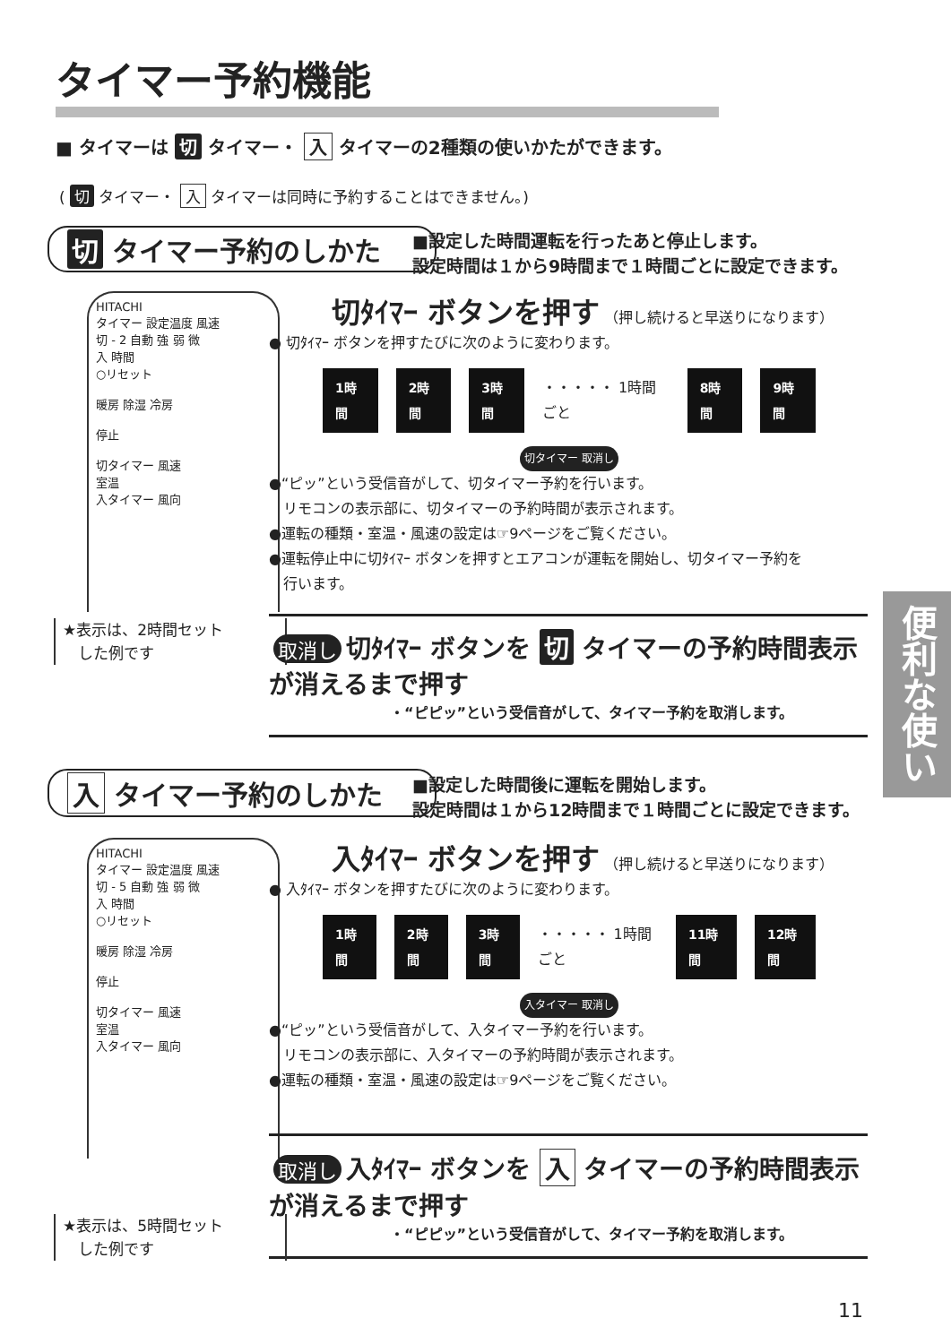タイマー予約機能
■ タイマーは 切 タイマー・ 入 タイマーの2種類の使いかたができます。
( 切 タイマー・ 入 タイマーは同時に予約することはできません。)
切 タイマー予約のしかた
■設定した時間運転を行ったあと停止します。
設定時間は１から9時間まで１時間ごとに設定できます。
HITACHI
タイマー 設定温度 風速
切 - 2 自動 強 弱 微
入 時間
○リセット
暖房 除湿 冷房
停止
切タイマー 風速
室温
入タイマー 風向
切ﾀｲﾏｰ ボタンを押す （押し続けると早送りになります）
● 切ﾀｲﾏｰ ボタンを押すたびに次のように変わります。
1時間 2時間 3時間 ・・・・・ 1時間ごと 8時間 9時間
切タイマー 取消し
●“ピッ”という受信音がして、切タイマー予約を行います。
　リモコンの表示部に、切タイマーの予約時間が表示されます。
●運転の種類・室温・風速の設定は☞9ページをご覧ください。
●運転停止中に切ﾀｲﾏｰ ボタンを押すとエアコンが運転を開始し、切タイマー予約を
　行います。
★表示は、2時間セット
　した例です
取消し 切ﾀｲﾏｰ ボタンを 切 タイマーの予約時間表示が消えるまで押す
・“ピピッ”という受信音がして、タイマー予約を取消します。
入 タイマー予約のしかた
■設定した時間後に運転を開始します。
設定時間は１から12時間まで１時間ごとに設定できます。
HITACHI
タイマー 設定温度 風速
切 - 5 自動 強 弱 微
入 時間
○リセット
暖房 除湿 冷房
停止
切タイマー 風速
室温
入タイマー 風向
入ﾀｲﾏｰ ボタンを押す （押し続けると早送りになります）
● 入ﾀｲﾏｰ ボタンを押すたびに次のように変わります。
1時間 2時間 3時間 ・・・・・ 1時間ごと 11時間 12時間
入タイマー 取消し
●“ピッ”という受信音がして、入タイマー予約を行います。
　リモコンの表示部に、入タイマーの予約時間が表示されます。
●運転の種類・室温・風速の設定は☞9ページをご覧ください。
取消し 入ﾀｲﾏｰ ボタンを 入 タイマーの予約時間表示が消えるまで押す
・“ピピッ”という受信音がして、タイマー予約を取消します。
★表示は、5時間セット
　した例です
便利な使い方
11